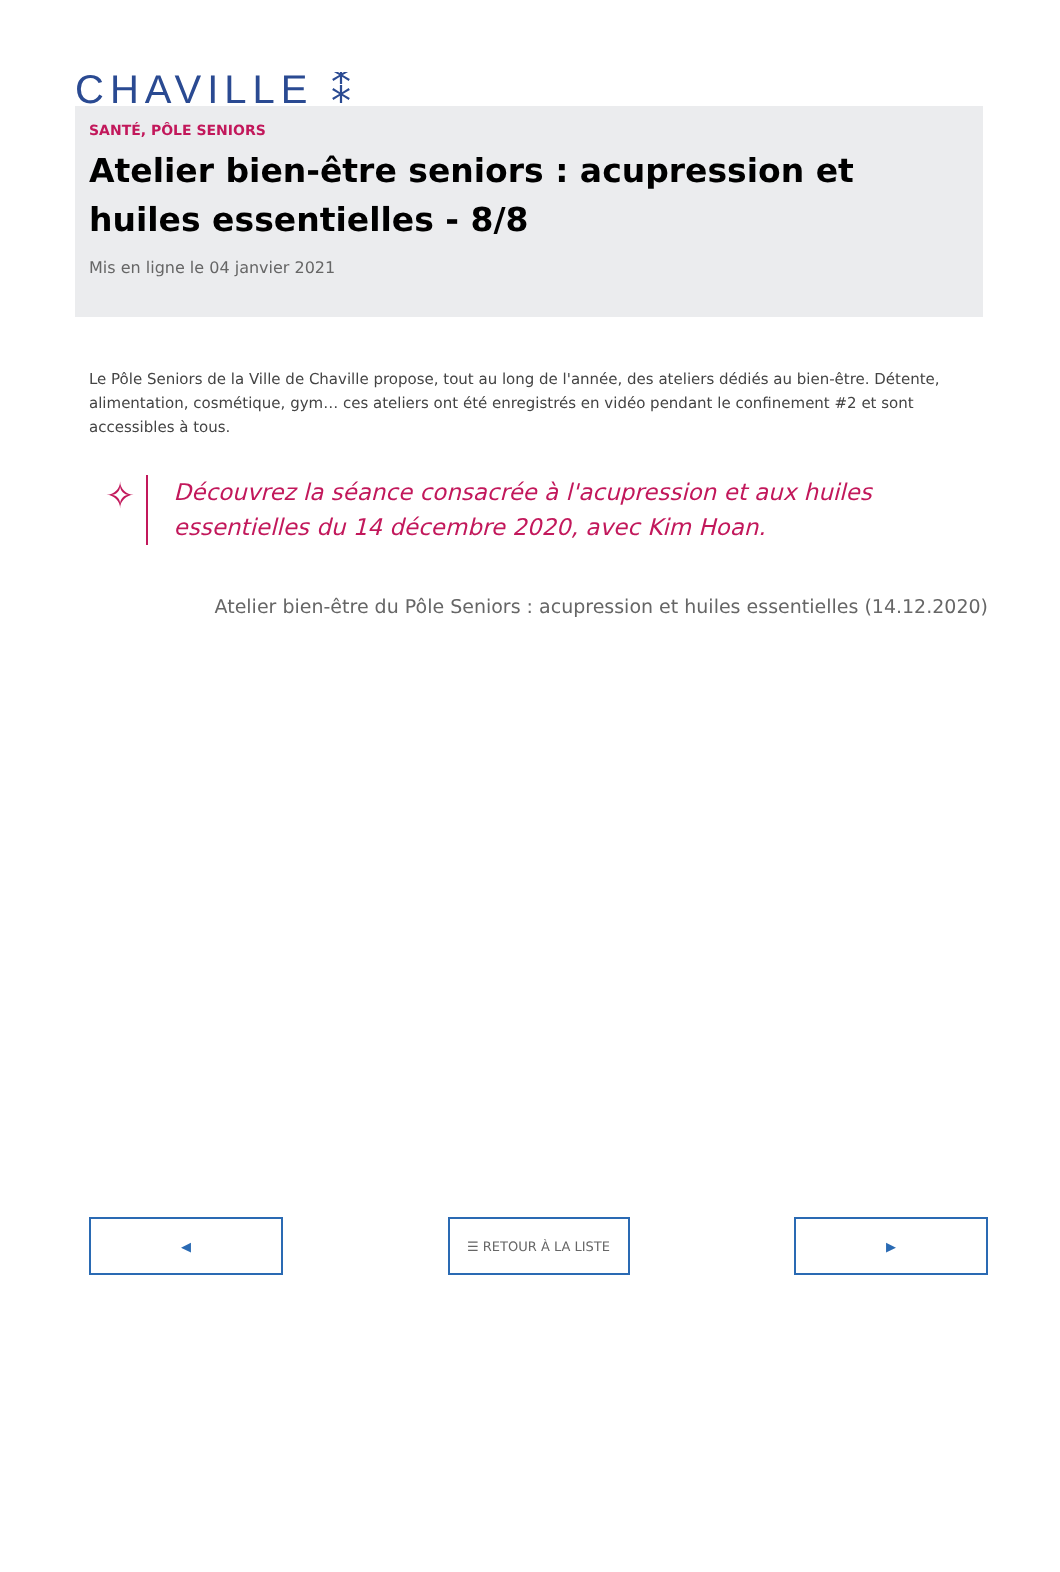CHAVILLE ⁑
SANTÉ, PÔLE SENIORS
Atelier bien-être seniors : acupression et huiles essentielles - 8/8
Mis en ligne le 04 janvier 2021
Le Pôle Seniors de la Ville de Chaville propose, tout au long de l'année, des ateliers dédiés au bien-être. Détente, alimentation, cosmétique, gym… ces ateliers ont été enregistrés en vidéo pendant le confinement #2 et sont accessibles à tous.
✧
Découvrez la séance consacrée à l'acupression et aux huiles essentielles du 14 décembre 2020, avec Kim Hoan.
Atelier bien-être du Pôle Seniors : acupression et huiles essentielles (14.12.2020)
◀ ☰ RETOUR À LA LISTE ▶